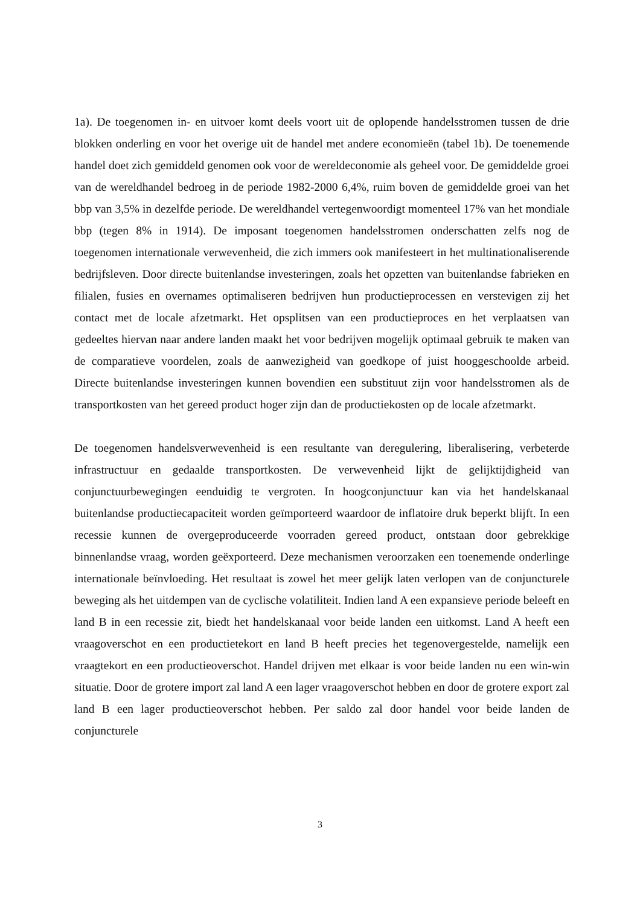1a). De toegenomen in- en uitvoer komt deels voort uit de oplopende handelsstromen tussen de drie blokken onderling en voor het overige uit de handel met andere economieën (tabel 1b). De toenemende handel doet zich gemiddeld genomen ook voor de wereldeconomie als geheel voor. De gemiddelde groei van de wereldhandel bedroeg in de periode 1982-2000 6,4%, ruim boven de gemiddelde groei van het bbp van 3,5% in dezelfde periode. De wereldhandel vertegenwoordigt momenteel 17% van het mondiale bbp (tegen 8% in 1914). De imposant toegenomen handelsstromen onderschatten zelfs nog de toegenomen internationale verwevenheid, die zich immers ook manifesteert in het multinationaliserende bedrijfsleven. Door directe buitenlandse investeringen, zoals het opzetten van buitenlandse fabrieken en filialen, fusies en overnames optimaliseren bedrijven hun productieprocessen en verstevigen zij het contact met de locale afzetmarkt. Het opsplitsen van een productieproces en het verplaatsen van gedeeltes hiervan naar andere landen maakt het voor bedrijven mogelijk optimaal gebruik te maken van de comparatieve voordelen, zoals de aanwezigheid van goedkope of juist hooggeschoolde arbeid. Directe buitenlandse investeringen kunnen bovendien een substituut zijn voor handelsstromen als de transportkosten van het gereed product hoger zijn dan de productiekosten op de locale afzetmarkt.
De toegenomen handelsverwevenheid is een resultante van deregulering, liberalisering, verbeterde infrastructuur en gedaalde transportkosten. De verwevenheid lijkt de gelijktijdigheid van conjunctuurbewegingen eenduidig te vergroten. In hoogconjunctuur kan via het handelskanaal buitenlandse productiecapaciteit worden geïmporteerd waardoor de inflatoire druk beperkt blijft. In een recessie kunnen de overgeproduceerde voorraden gereed product, ontstaan door gebrekkige binnenlandse vraag, worden geëxporteerd. Deze mechanismen veroorzaken een toenemende onderlinge internationale beïnvloeding. Het resultaat is zowel het meer gelijk laten verlopen van de conjuncturele beweging als het uitdempen van de cyclische volatiliteit. Indien land A een expansieve periode beleeft en land B in een recessie zit, biedt het handelskanaal voor beide landen een uitkomst. Land A heeft een vraagoverschot en een productietekort en land B heeft precies het tegenovergestelde, namelijk een vraagtekort en een productieoverschot. Handel drijven met elkaar is voor beide landen nu een win-win situatie. Door de grotere import zal land A een lager vraagoverschot hebben en door de grotere export zal land B een lager productieoverschot hebben. Per saldo zal door handel voor beide landen de conjuncturele
3